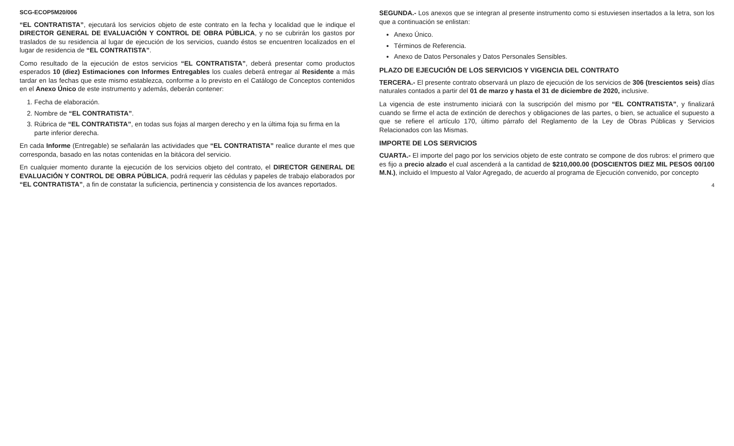SCG-ECOP5M20/006
“EL CONTRATISTA”, ejecutará los servicios objeto de este contrato en la fecha y localidad que le indique el DIRECTOR GENERAL DE EVALUACIÓN Y CONTROL DE OBRA PÚBLICA, y no se cubrirán los gastos por traslados de su residencia al lugar de ejecución de los servicios, cuando éstos se encuentren localizados en el lugar de residencia de “EL CONTRATISTA”.
Como resultado de la ejecución de estos servicios “EL CONTRATISTA”, deberá presentar como productos esperados 10 (diez) Estimaciones con Informes Entregables los cuales deberá entregar al Residente a más tardar en las fechas que este mismo establezca, conforme a lo previsto en el Catálogo de Conceptos contenidos en el Anexo Único de este instrumento y además, deberán contener:
1. Fecha de elaboración.
2. Nombre de “EL CONTRATISTA”.
3. Rúbrica de “EL CONTRATISTA”, en todas sus fojas al margen derecho y en la última foja su firma en la parte inferior derecha.
En cada Informe (Entregable) se señalarán las actividades que “EL CONTRATISTA” realice durante el mes que corresponda, basado en las notas contenidas en la bitácora del servicio.
En cualquier momento durante la ejecución de los servicios objeto del contrato, el DIRECTOR GENERAL DE EVALUACIÓN Y CONTROL DE OBRA PÚBLICA, podrá requerir las cédulas y papeles de trabajo elaborados por “EL CONTRATISTA”, a fin de constatar la suficiencia, pertinencia y consistencia de los avances reportados.
SEGUNDA.- Los anexos que se integran al presente instrumento como si estuviesen insertados a la letra, son los que a continuación se enlistan:
Anexo Único.
Términos de Referencia.
Anexo de Datos Personales y Datos Personales Sensibles.
PLAZO DE EJECUCIÓN DE LOS SERVICIOS Y VIGENCIA DEL CONTRATO
TERCERA.- El presente contrato observará un plazo de ejecución de los servicios de 306 (trescientos seis) días naturales contados a partir del 01 de marzo y hasta el 31 de diciembre de 2020, inclusive.
La vigencia de este instrumento iniciará con la suscripción del mismo por “EL CONTRATISTA”, y finalizará cuando se firme el acta de extinción de derechos y obligaciones de las partes, o bien, se actualice el supuesto a que se refiere el artículo 170, último párrafo del Reglamento de la Ley de Obras Públicas y Servicios Relacionados con las Mismas.
IMPORTE DE LOS SERVICIOS
CUARTA.- El importe del pago por los servicios objeto de este contrato se compone de dos rubros: el primero que es fijo a precio alzado el cual ascenderá a la cantidad de $210,000.00 (DOSCIENTOS DIEZ MIL PESOS 00/100 M.N.), incluido el Impuesto al Valor Agregado, de acuerdo al programa de Ejecución convenido, por concepto
4